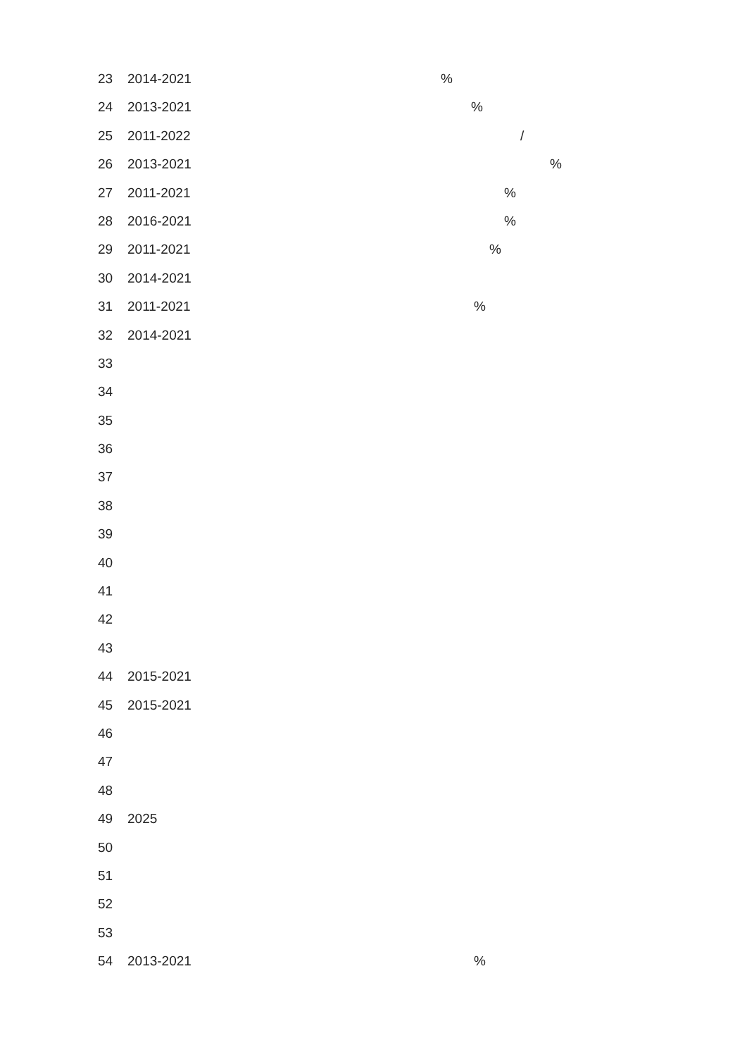23 2014-2021%
24 2013-2021%
25 2011-2022 /
26 2013-2021%
27 2011-2021%
28 2016-2021%
29 2011-2021%
30 2014-2021
31 2011-2021%
32 2014-2021
33
34
35
36
37
38
39
40
41
42
43
44 2015-2021
45 2015-2021
46
47
48
49 2025
50
51
52
53
54 2013-2021%